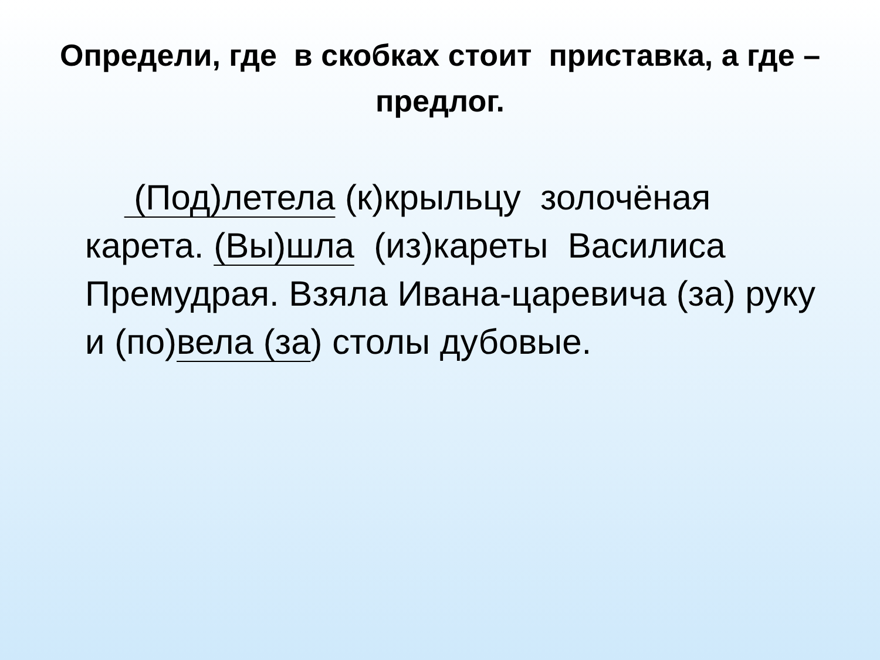Определи, где в скобках стоит приставка, а где – предлог.
(Под)летела (к)крыльцу золочёная карета. (Вы)шла (из)кареты Василиса Премудрая. Взяла Ивана-царевича (за) руку и (по)вела (за) столы дубовые.